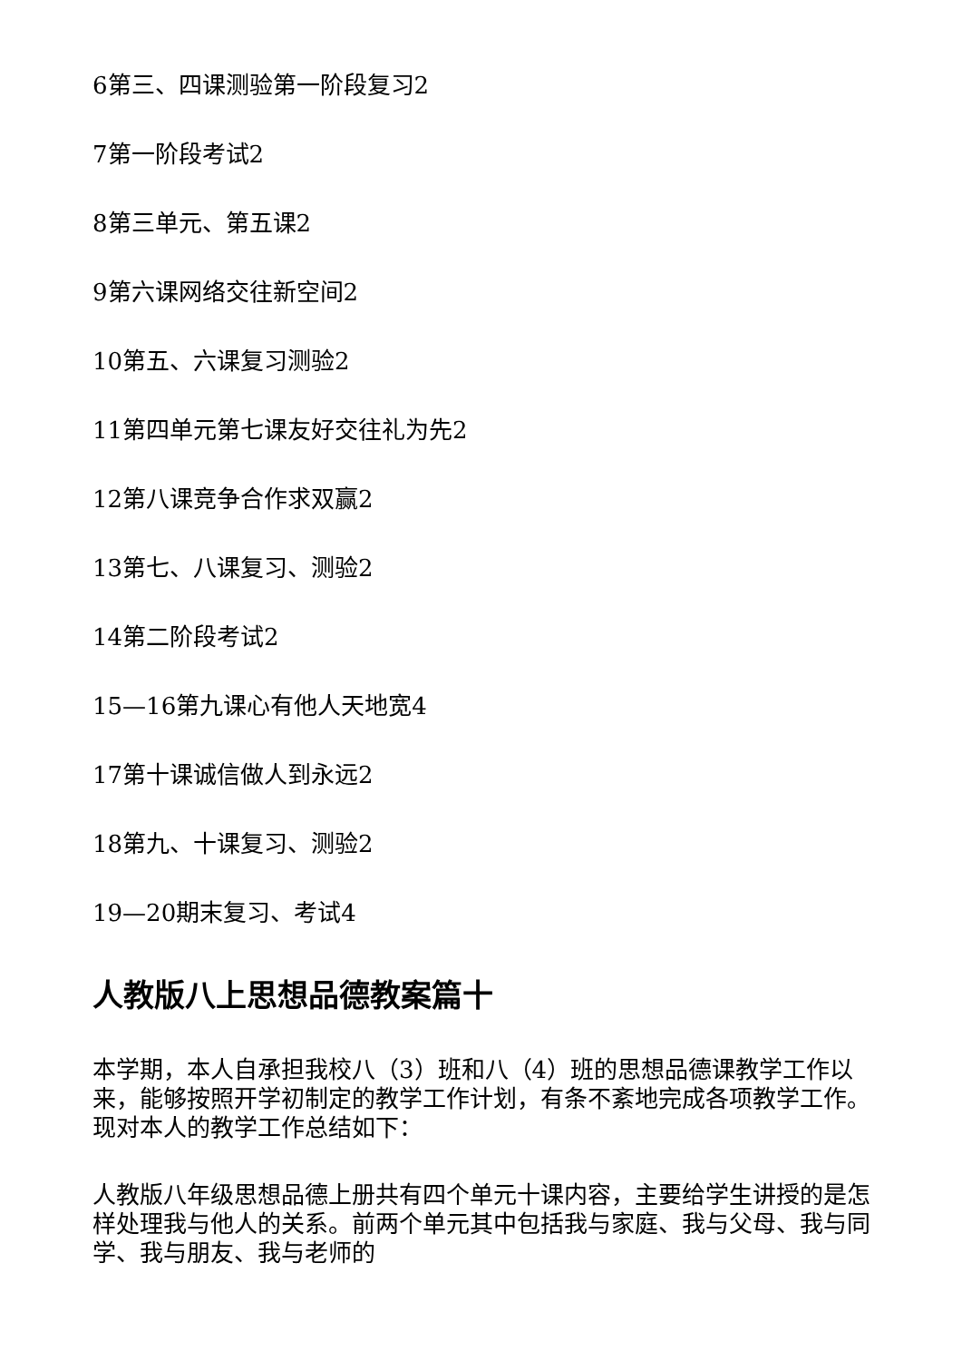6第三、四课测验第一阶段复习2
7第一阶段考试2
8第三单元、第五课2
9第六课网络交往新空间2
10第五、六课复习测验2
11第四单元第七课友好交往礼为先2
12第八课竞争合作求双赢2
13第七、八课复习、测验2
14第二阶段考试2
15—16第九课心有他人天地宽4
17第十课诚信做人到永远2
18第九、十课复习、测验2
19—20期末复习、考试4
人教版八上思想品德教案篇十
本学期，本人自承担我校八（3）班和八（4）班的思想品德课教学工作以来，能够按照开学初制定的教学工作计划，有条不紊地完成各项教学工作。现对本人的教学工作总结如下：
人教版八年级思想品德上册共有四个单元十课内容，主要给学生讲授的是怎样处理我与他人的关系。前两个单元其中包括我与家庭、我与父母、我与同学、我与朋友、我与老师的